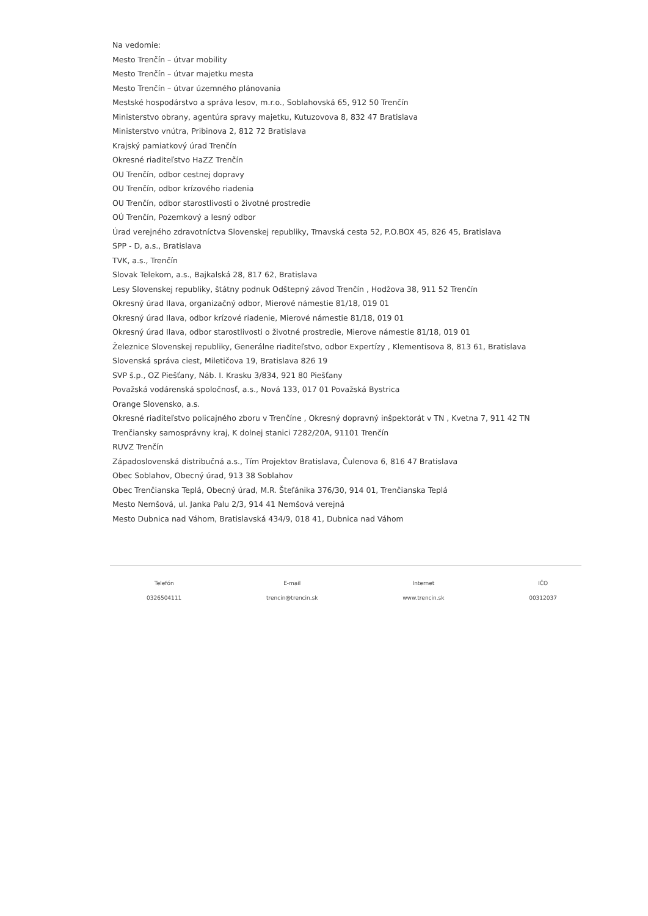Na vedomie:
Mesto Trenčín – útvar mobility
Mesto Trenčín – útvar majetku mesta
Mesto Trenčín – útvar územného plánovania
Mestské hospodárstvo a správa lesov, m.r.o., Soblahovská 65, 912 50 Trenčín
Ministerstvo obrany, agentúra spravy majetku, Kutuzovova 8, 832 47 Bratislava
Ministerstvo vnútra, Pribinova 2, 812 72 Bratislava
Krajský pamiatkový úrad Trenčín
Okresné riaditeľstvo HaZZ Trenčín
OU Trenčín, odbor cestnej dopravy
OU Trenčín, odbor krízového riadenia
OU Trenčín, odbor starostlivosti o životné prostredie
OÚ Trenčín, Pozemkový a lesný odbor
Úrad verejného zdravotníctva Slovenskej republiky, Trnavská cesta 52, P.O.BOX 45, 826 45, Bratislava
SPP - D, a.s., Bratislava
TVK, a.s., Trenčín
Slovak Telekom, a.s., Bajkalská 28, 817 62, Bratislava
Lesy Slovenskej republiky, štátny podnuk Odštepný závod Trenčín , Hodžova 38, 911 52 Trenčín
Okresný úrad Ilava, organizačný odbor, Mierové námestie 81/18, 019 01
Okresný úrad Ilava, odbor krízové riadenie, Mierové námestie 81/18, 019 01
Okresný úrad Ilava, odbor starostlivosti o životné prostredie, Mierove námestie 81/18, 019 01
Železnice Slovenskej republiky, Generálne riaditeľstvo, odbor Expertízy , Klementisova 8, 813 61, Bratislava
Slovenská správa ciest, Miletičova 19, Bratislava 826 19
SVP š.p., OZ Piešťany, Náb. I. Krasku 3/834, 921 80 Piešťany
Považská vodárenská spoločnosť, a.s., Nová 133, 017 01 Považská Bystrica
Orange Slovensko, a.s.
Okresné riaditeľstvo policajného zboru v Trenčíne , Okresný dopravný inšpektorát v TN , Kvetna 7, 911 42 TN
Trenčiansky samosprávny kraj, K dolnej stanici 7282/20A, 91101 Trenčín
RUVZ Trenčín
Západoslovenská distribučná a.s., Tím Projektov Bratislava, Čulenova 6, 816 47 Bratislava
Obec Soblahov, Obecný úrad, 913 38 Soblahov
Obec Trenčianska Teplá, Obecný úrad, M.R. Štefánika 376/30, 914 01, Trenčianska Teplá
Mesto Nemšová, ul. Janka Palu 2/3, 914 41 Nemšová verejná
Mesto Dubnica nad Váhom, Bratislavská 434/9, 018 41, Dubnica nad Váhom
Telefón
0326504111
E-mail
trencin@trencin.sk
Internet
www.trencin.sk
IČO
00312037